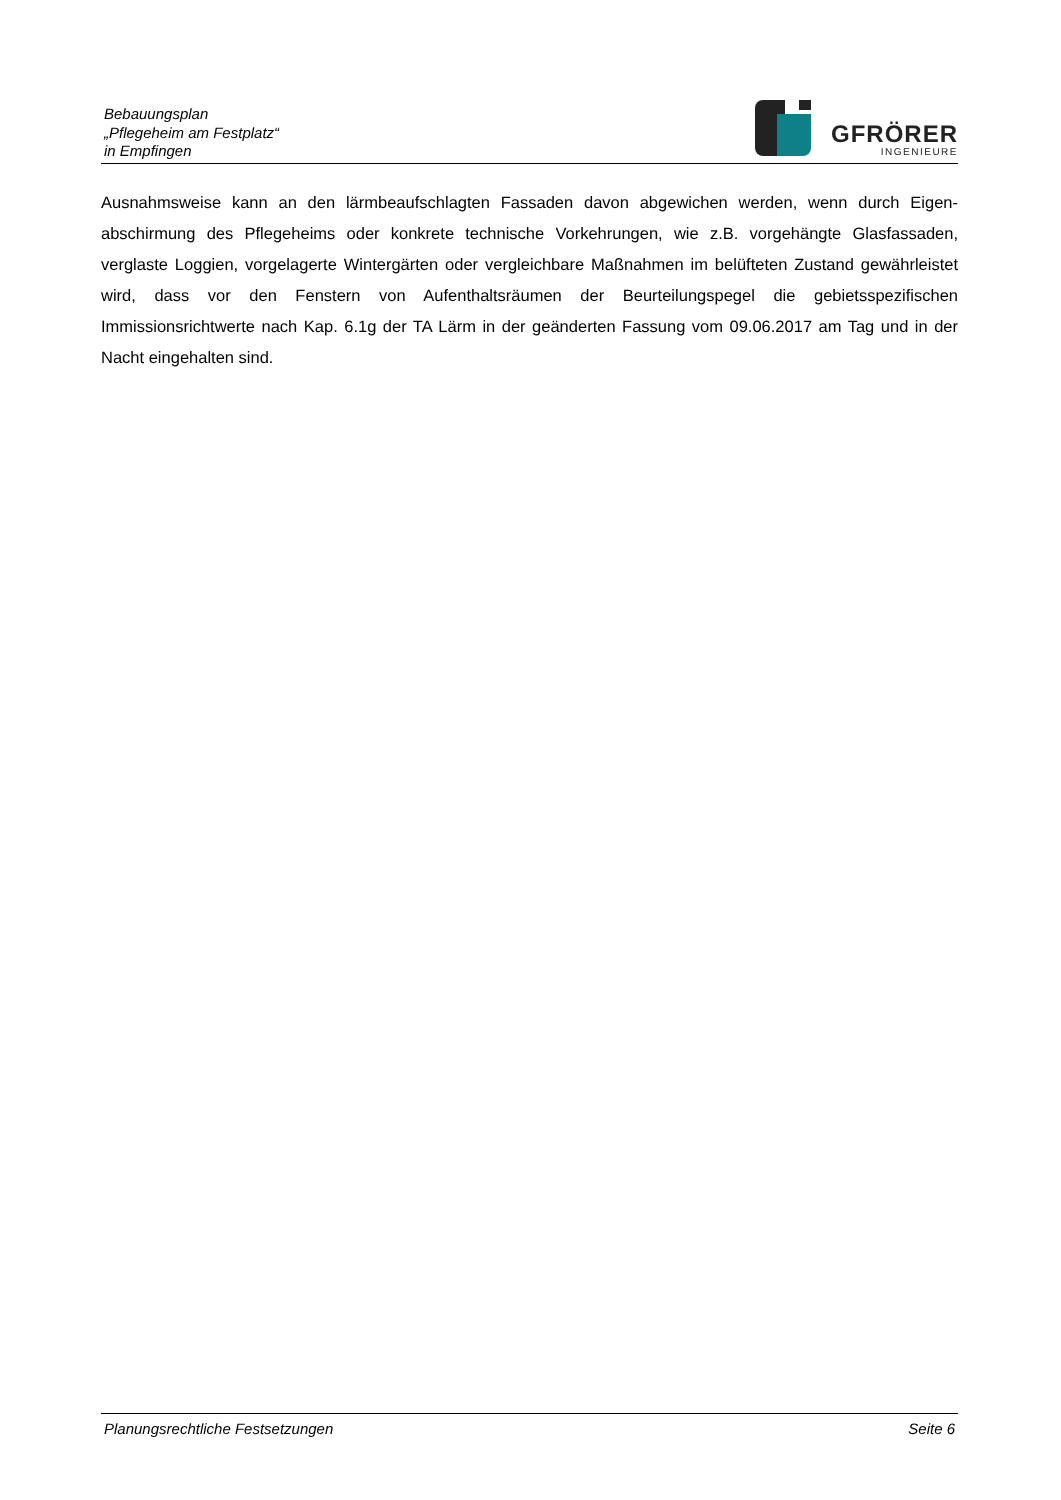Bebauungsplan
„Pflegeheim am Festplatz“
in Empfingen
GFRÖRER
INGENIEURE
Ausnahmsweise kann an den lärmbeaufschlagten Fassaden davon abgewichen werden, wenn durch Eigen­abschirmung des Pflegeheims oder konkrete technische Vorkehrungen, wie z.B. vorgehängte Glasfassaden, verglaste Loggien, vorgelagerte Wintergärten oder vergleichbare Maßnahmen im belüfteten Zustand ge­währleistet wird, dass vor den Fenstern von Aufenthaltsräumen der Beurteilungspegel die gebietsspezifi­schen Immissionsrichtwerte nach Kap. 6.1g der TA Lärm in der geänderten Fassung vom 09.06.2017 am Tag und in der Nacht eingehalten sind.
Planungsrechtliche Festsetzungen Seite 6